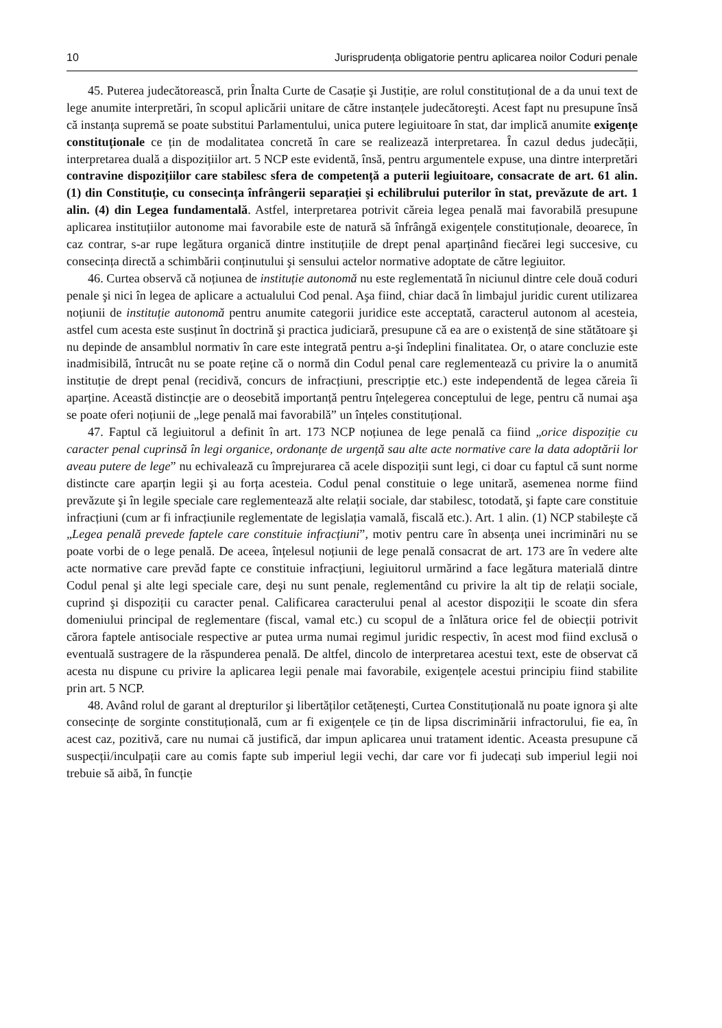10 Jurisprudența obligatorie pentru aplicarea noilor Coduri penale
45. Puterea judecătorească, prin Înalta Curte de Casație şi Justiție, are rolul constituțional de a da unui text de lege anumite interpretări, în scopul aplicării unitare de către instanțele judecătoreşti. Acest fapt nu presupune însă că instanța supremă se poate substitui Parlamentului, unica putere legiuitoare în stat, dar implică anumite exigențe constituționale ce țin de modalitatea concretă în care se realizează interpretarea. În cazul dedus judecății, interpretarea duală a dispozițiilor art. 5 NCP este evidentă, însă, pentru argumentele expuse, una dintre interpretări contravine dispozițiilor care stabilesc sfera de competență a puterii legiuitoare, consacrate de art. 61 alin. (1) din Constituție, cu consecința înfrângerii separației şi echilibrului puterilor în stat, prevăzute de art. 1 alin. (4) din Legea fundamentală. Astfel, interpretarea potrivit căreia legea penală mai favorabilă presupune aplicarea instituțiilor autonome mai favorabile este de natură să înfrângă exigențele constituționale, deoarece, în caz contrar, s-ar rupe legătura organică dintre instituțiile de drept penal aparținând fiecărei legi succesive, cu consecința directă a schimbării conținutului şi sensului actelor normative adoptate de către legiuitor.
46. Curtea observă că noțiunea de instituție autonomă nu este reglementată în niciunul dintre cele două coduri penale şi nici în legea de aplicare a actualului Cod penal. Aşa fiind, chiar dacă în limbajul juridic curent utilizarea noțiunii de instituție autonomă pentru anumite categorii juridice este acceptată, caracterul autonom al acesteia, astfel cum acesta este susținut în doctrină şi practica judiciară, presupune că ea are o existență de sine stătătoare şi nu depinde de ansamblul normativ în care este integrată pentru a-şi îndeplini finalitatea. Or, o atare concluzie este inadmisibilă, întrucât nu se poate reține că o normă din Codul penal care reglementează cu privire la o anumită instituție de drept penal (recidivă, concurs de infracțiuni, prescripție etc.) este independentă de legea căreia îi aparține. Această distincție are o deosebită importanță pentru înțelegerea conceptului de lege, pentru că numai aşa se poate oferi noțiunii de „lege penală mai favorabilă” un înțeles constituțional.
47. Faptul că legiuitorul a definit în art. 173 NCP noțiunea de lege penală ca fiind „orice dispoziție cu caracter penal cuprinsă în legi organice, ordonanțe de urgență sau alte acte normative care la data adoptării lor aveau putere de lege” nu echivalează cu împrejurarea că acele dispoziții sunt legi, ci doar cu faptul că sunt norme distincte care aparțin legii şi au forța acesteia. Codul penal constituie o lege unitară, asemenea norme fiind prevăzute şi în legile speciale care reglementează alte relații sociale, dar stabilesc, totodată, şi fapte care constituie infracțiuni (cum ar fi infracțiunile reglementate de legislația vamală, fiscală etc.). Art. 1 alin. (1) NCP stabileşte că „Legea penală prevede faptele care constituie infracțiuni”, motiv pentru care în absența unei incriminări nu se poate vorbi de o lege penală. De aceea, înțelesul noțiunii de lege penală consacrat de art. 173 are în vedere alte acte normative care prevăd fapte ce constituie infracțiuni, legiuitorul urmărind a face legătura materială dintre Codul penal şi alte legi speciale care, deşi nu sunt penale, reglementând cu privire la alt tip de relații sociale, cuprind şi dispoziții cu caracter penal. Calificarea caracterului penal al acestor dispoziții le scoate din sfera domeniului principal de reglementare (fiscal, vamal etc.) cu scopul de a înlătura orice fel de obiecții potrivit cărora faptele antisociale respective ar putea urma numai regimul juridic respectiv, în acest mod fiind exclusă o eventuală sustragere de la răspunderea penală. De altfel, dincolo de interpretarea acestui text, este de observat că acesta nu dispune cu privire la aplicarea legii penale mai favorabile, exigențele acestui principiu fiind stabilite prin art. 5 NCP.
48. Având rolul de garant al drepturilor şi libertăților cetățeneşti, Curtea Constituțională nu poate ignora şi alte consecințe de sorginte constituțională, cum ar fi exigențele ce țin de lipsa discriminării infractorului, fie ea, în acest caz, pozitivă, care nu numai că justifică, dar impun aplicarea unui tratament identic. Aceasta presupune că suspecții/inculpații care au comis fapte sub imperiul legii vechi, dar care vor fi judecați sub imperiul legii noi trebuie să aibă, în funcție